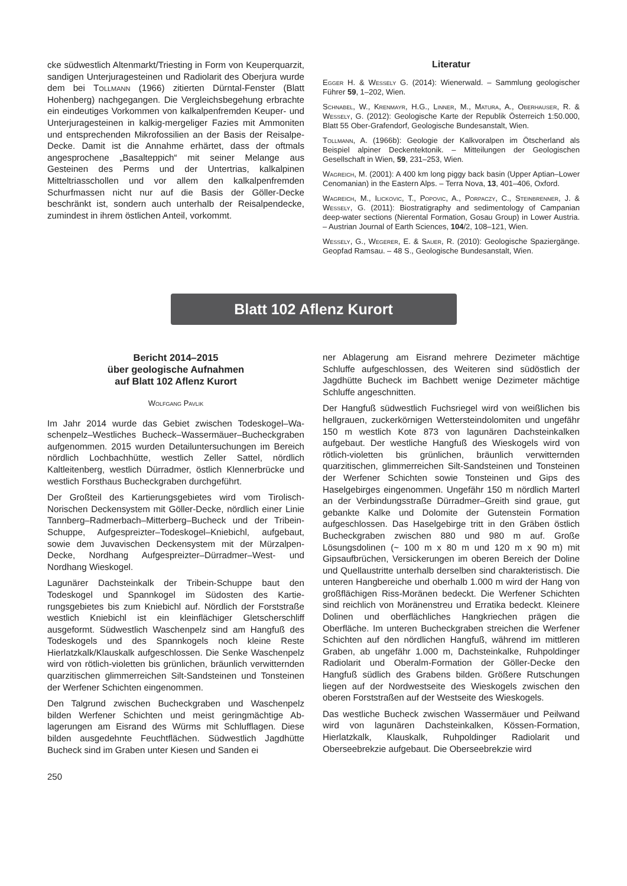cke südwestlich Altenmarkt/Triesting in Form von Keuper­quarzit, sandigen Unterjuragesteinen und Radiolarit des Oberjura wurde dem bei Tollmann (1966) zitierten Dürn­tal-Fenster (Blatt Hohenberg) nachgegangen. Die Ver­gleichsbegehung erbrachte ein eindeutiges Vorkommen von kalkalpenfremden Keuper- und Unterjuragesteinen in kalkig-mergeliger Fazies mit Ammoniten und entsprechen­den Mikrofossilien an der Basis der Reisalpe-Decke. Damit ist die Annahme erhärtet, dass der oftmals angesproche­ne „Basalteppich“ mit seiner Melange aus Gesteinen des Perms und der Untertrias, kalkalpinen Mitteltriasschollen und vor allem den kalkalpenfremden Schurfmassen nicht nur auf die Basis der Göller-Decke beschränkt ist, sondern auch unterhalb der Reisalpendecke, zumindest in ihrem östlichen Anteil, vorkommt.
Literatur
Egger H. & Wessely G. (2014): Wienerwald. – Sammlung geologi­scher Führer 59, 1–202, Wien.
Schnabel, W., Krenmayr, H.G., Linner, M., Matura, A., Oberhauser, R. & Wessely, G. (2012): Geologische Karte der Republik Österreich 1:50.000, Blatt 55 Ober-Grafendorf, Geologische Bun­desanstalt, Wien.
Tollmann, A. (1966b): Geologie der Kalkvoralpen im Ötscherland als Beispiel alpiner Deckentektonik. – Mitteilungen der Geologi­schen Gesellschaft in Wien, 59, 231–253, Wien.
Wagreich, M. (2001): A 400 km long piggy back basin (Upper Aptian–Lower Cenomanian) in the Eastern Alps. – Terra Nova, 13, 401–406, Oxford.
Wagreich, M., Ilickovic, T., Popovic, A., Porpaczy, C., Steinbrenner, J. & Wessely, G. (2011): Biostratigraphy and sedimentology of Campanian deep-water sections (Nierental Formation, Gosau Group) in Lower Austria. – Austrian Journal of Earth Sciences, 104/2, 108–121, Wien.
Wessely, G., Wegerer, E. & Sauer, R. (2010): Geologische Spa­ziergänge. Geopfad Ramsau. – 48 S., Geologische Bundesanstalt, Wien.
Blatt 102 Aflenz Kurort
Bericht 2014–2015
über geologische Aufnahmen
auf Blatt 102 Aflenz Kurort
Wolfgang Pavlik
Im Jahr 2014 wurde das Gebiet zwischen Todeskogel–Wa­schenpelz–Westliches Bucheck–Wassermäuer–Bucheck­graben aufgenommen. 2015 wurden Detailuntersuchun­gen im Bereich nördlich Lochbachhütte, westlich Zeller Sattel, nördlich Kaltleitenberg, westlich Dürradmer, öst­lich Klennerbrücke und westlich Forsthaus Bucheckgra­ben durchgeführt.
Der Großteil des Kartierungsgebietes wird vom Tiro­lisch-Norischen Deckensystem mit Göller-Decke, nördlich einer Linie Tannberg–Radmerbach–Mitterberg–Bucheck und der Tribein-Schuppe, Aufgespreizter–Todeskogel–Kniebichl, aufgebaut, sowie dem Juvavischen Deckensys­tem mit der Mürzalpen-Decke, Nordhang Aufgespreizter–Dürradmer–West- und Nordhang Wieskogel.
Lagunärer Dachsteinkalk der Tribein-Schuppe baut den Todeskogel und Spannkogel im Südosten des Kartie­rungsgebietes bis zum Kniebichl auf. Nördlich der Forst­straße westlich Kniebichl ist ein kleinflächiger Gletscher­schliff ausgeformt. Südwestlich Waschenpelz sind am Hangfuß des Todeskogels und des Spannkogels noch klei­ne Reste Hierlatzkalk/Klauskalk aufgeschlossen. Die Sen­ke Waschenpelz wird von rötlich-violetten bis grünlichen, bräunlich verwitternden quarzitischen glimmerreichen Silt-Sandsteinen und Tonsteinen der Werfener Schichten eingenommen.
Den Talgrund zwischen Bucheckgraben und Waschenpelz bilden Werfener Schichten und meist geringmächtige Ab­lagerungen am Eisrand des Würms mit Schlufflagen. Diese bilden ausgedehnte Feuchtflächen. Südwestlich Jagdhüt­te Bucheck sind im Graben unter Kiesen und Sanden ei­
ner Ablagerung am Eisrand mehrere Dezimeter mächtige Schluffe aufgeschlossen, des Weiteren sind südöstlich der Jagdhütte Bucheck im Bachbett wenige Dezimeter mäch­tige Schluffe angeschnitten.
Der Hangfuß südwestlich Fuchsriegel wird von weißlichen bis hellgrauen, zuckerkörnigen Wettersteindolomiten und ungefähr 150 m westlich Kote 873 von lagunären Dach­steinkalken aufgebaut. Der westliche Hangfuß des Wies­kogels wird von rötlich-violetten bis grünlichen, bräunlich verwitternden quarzitischen, glimmerreichen Silt-Sand­steinen und Tonsteinen der Werfener Schichten sowie Tonsteinen und Gips des Haselgebirges eingenommen. Ungefähr 150 m nördlich Marterl an der Verbindungs­straße Dürradmer–Greith sind graue, gut gebankte Kalke und Dolomite der Gutenstein Formation aufgeschlossen. Das Haselgebirge tritt in den Gräben östlich Bucheckgra­ben zwischen 880 und 980 m auf. Große Lösungsdolinen (~ 100 m x 80 m und 120 m x 90 m) mit Gipsaufbrüchen, Versickerungen im oberen Bereich der Doline und Quell­austritte unterhalb derselben sind charakteristisch. Die un­teren Hangbereiche und oberhalb 1.000 m wird der Hang von großflächigen Riss-Moränen bedeckt. Die Werfener Schichten sind reichlich von Moränenstreu und Erratika be­deckt. Kleinere Dolinen und oberflächliches Hangkriechen prägen die Oberfläche. Im unteren Bucheckgraben strei­chen die Werfener Schichten auf den nördlichen Hangfuß, während im mittleren Graben, ab ungefähr 1.000 m, Dach­steinkalke, Ruhpoldinger Radiolarit und Oberalm-Forma­tion der Göller-Decke den Hangfuß südlich des Grabens bilden. Größere Rutschungen liegen auf der Nordwestseite des Wieskogels zwischen den oberen Forststraßen auf der Westseite des Wieskogels.
Das westliche Bucheck zwischen Wassermäuer und Peil­wand wird von lagunären Dachsteinkalken, Kössen-For­mation, Hierlatzkalk, Klauskalk, Ruhpoldinger Radiolarit und Oberseebrekzie aufgebaut. Die Oberseebrekzie wird
250